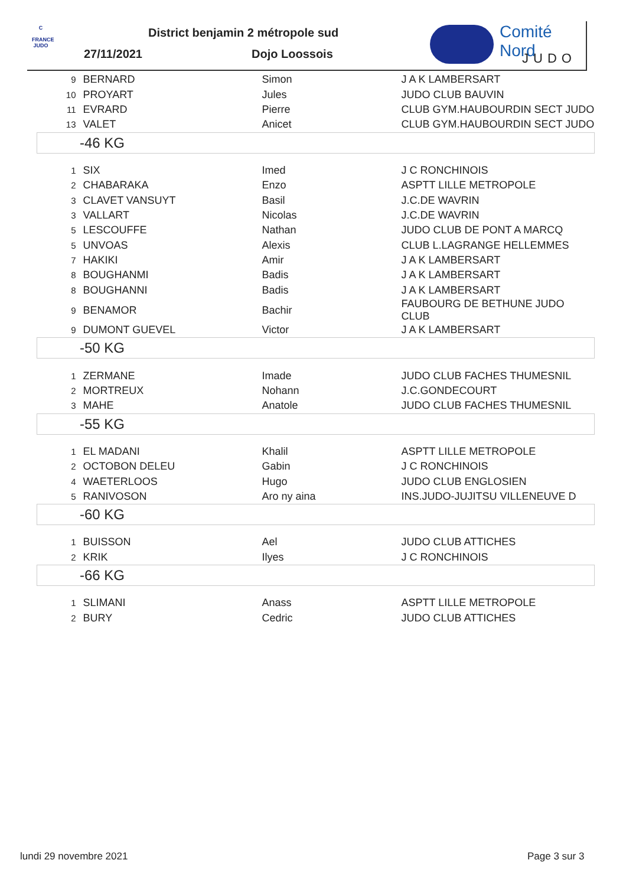C
FRANCE JUDO
District benjamin 2 métropole sud
27/11/2021 Dojo Loossois
Comité Nord
JUDO
| 9 | BERNARD | Simon | J A K LAMBERSART |
| 10 | PROYART | Jules | JUDO CLUB BAUVIN |
| 11 | EVRARD | Pierre | CLUB GYM.HAUBOURDIN SECT JUDO |
| 13 | VALET | Anicet | CLUB GYM.HAUBOURDIN SECT JUDO |
| -46 KG | | | |
| 1 | SIX | Imed | J C RONCHINOIS |
| 2 | CHABARAKA | Enzo | ASPTT LILLE METROPOLE |
| 3 | CLAVET VANSUYT | Basil | J.C.DE WAVRIN |
| 3 | VALLART | Nicolas | J.C.DE WAVRIN |
| 5 | LESCOUFFE | Nathan | JUDO CLUB DE PONT A MARCQ |
| 5 | UNVOAS | Alexis | CLUB L.LAGRANGE HELLEMMES |
| 7 | HAKIKI | Amir | J A K LAMBERSART |
| 8 | BOUGHANMI | Badis | J A K LAMBERSART |
| 8 | BOUGHANNI | Badis | J A K LAMBERSART |
| 9 | BENAMOR | Bachir | FAUBOURG DE BETHUNE JUDO CLUB |
| 9 | DUMONT GUEVEL | Victor | J A K LAMBERSART |
| -50 KG | | | |
| 1 | ZERMANE | Imade | JUDO CLUB FACHES THUMESNIL |
| 2 | MORTREUX | Nohann | J.C.GONDECOURT |
| 3 | MAHE | Anatole | JUDO CLUB FACHES THUMESNIL |
| -55 KG | | | |
| 1 | EL MADANI | Khalil | ASPTT LILLE METROPOLE |
| 2 | OCTOBON DELEU | Gabin | J C RONCHINOIS |
| 4 | WAETERLOOS | Hugo | JUDO CLUB ENGLOSIEN |
| 5 | RANIVOSON | Aro ny aina | INS.JUDO-JUJITSU VILLENEUVE D |
| -60 KG | | | |
| 1 | BUISSON | Ael | JUDO CLUB ATTICHES |
| 2 | KRIK | Ilyes | J C RONCHINOIS |
| -66 KG | | | |
| 1 | SLIMANI | Anass | ASPTT LILLE METROPOLE |
| 2 | BURY | Cedric | JUDO CLUB ATTICHES |
lundi 29 novembre 2021 Page 3 sur 3